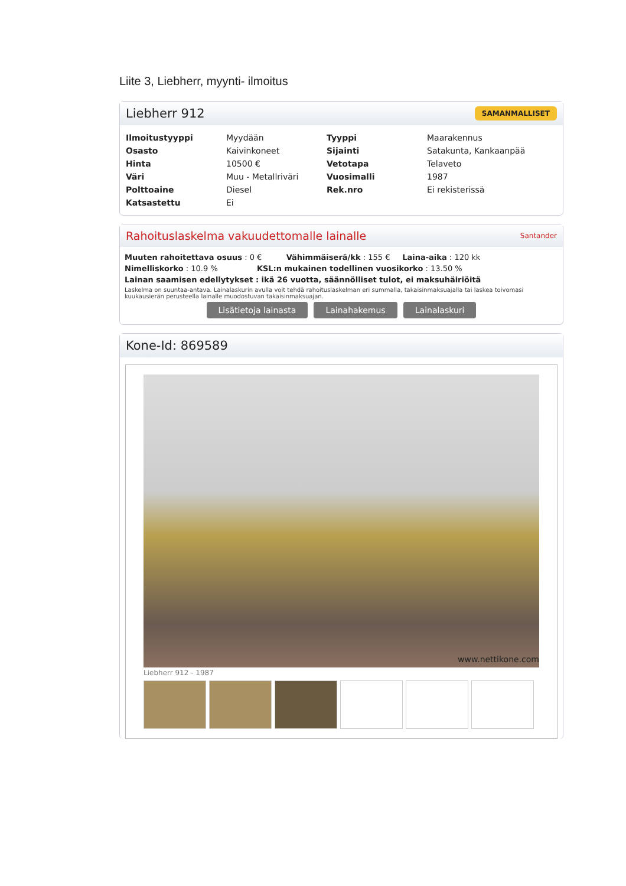Liite 3, Liebherr, myynti- ilmoitus
Liebherr 912 SAMANMALLISET
| Ilmoitustyyppi | Myydään | Tyyppi | Maarakennus |
| Osasto | Kaivinkoneet | Sijainti | Satakunta, Kankaanpää |
| Hinta | 10500 € | Vetotapa | Telaveto |
| Väri | Muu - Metallriväri | Vuosimalli | 1987 |
| Polttoaine | Diesel | Rek.nro | Ei rekisterissä |
| Katsastettu | Ei | | |
Rahoituslaskelma vakuudettomalle lainalle Santander
Muuten rahoitettava osuus : 0 € Vähimmäiserä/kk : 155 € Laina-aika : 120 kk
Nimelliskorko : 10.9 % KSL:n mukainen todellinen vuosikorko : 13.50 %
Lainan saamisen edellytykset : ikä 26 vuotta, säännölliset tulot, ei maksuhäiriöitä
Laskelma on suuntaa-antava. Lainalaskurin avulla voit tehdä rahoituslaskelman eri summalla, takaisinmaksuajalla tai laskea toivomasi kuukausierän perusteella lainalle muodostuvan takaisinmaksuajan.
Lisätietoja lainasta Lainahakemus Lainalaskuri
Kone-Id: 869589
www.nettikone.com
Liebherr 912 - 1987